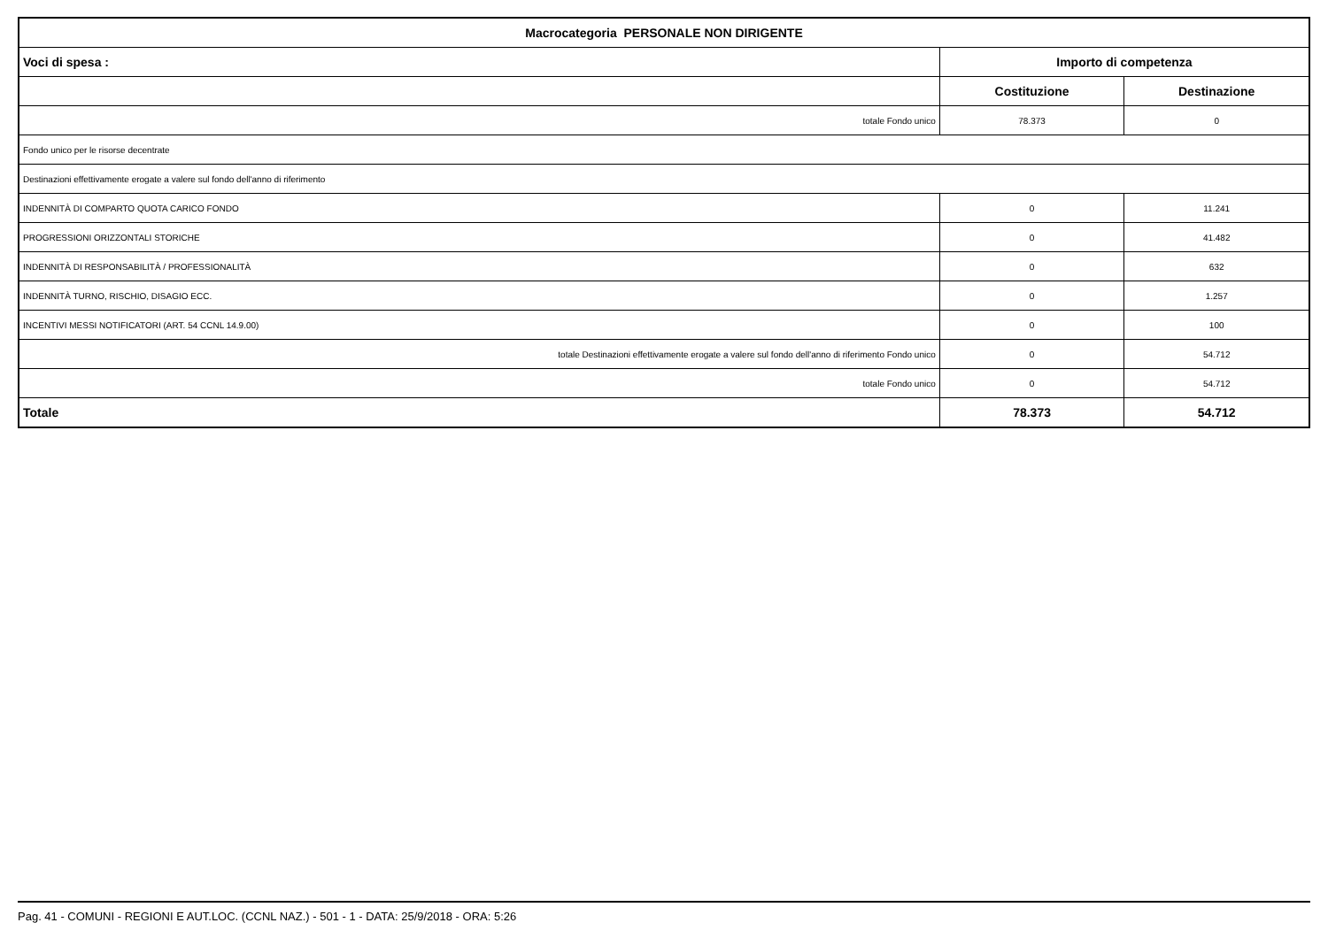| Macrocategoria PERSONALE NON DIRIGENTE | | |
| --- | --- | --- |
| Voci di spesa : | Importo di competenza | |
| | Costituzione | Destinazione |
| totale Fondo unico | 78.373 | 0 |
| Fondo unico per le risorse decentrate | | |
| Destinazioni effettivamente erogate a valere sul fondo dell'anno di riferimento | | |
| INDENNITÀ DI COMPARTO QUOTA CARICO FONDO | 0 | 11.241 |
| PROGRESSIONI ORIZZONTALI STORICHE | 0 | 41.482 |
| INDENNITÀ DI RESPONSABILITÀ / PROFESSIONALITÀ | 0 | 632 |
| INDENNITÀ TURNO, RISCHIO, DISAGIO ECC. | 0 | 1.257 |
| INCENTIVI MESSI NOTIFICATORI (ART. 54 CCNL 14.9.00) | 0 | 100 |
| totale Destinazioni effettivamente erogate a valere sul fondo dell'anno di riferimento Fondo unico | 0 | 54.712 |
| totale Fondo unico | 0 | 54.712 |
| Totale | 78.373 | 54.712 |
Pag. 41 - COMUNI - REGIONI E AUT.LOC. (CCNL NAZ.) - 501 - 1 - DATA: 25/9/2018 - ORA: 5:26